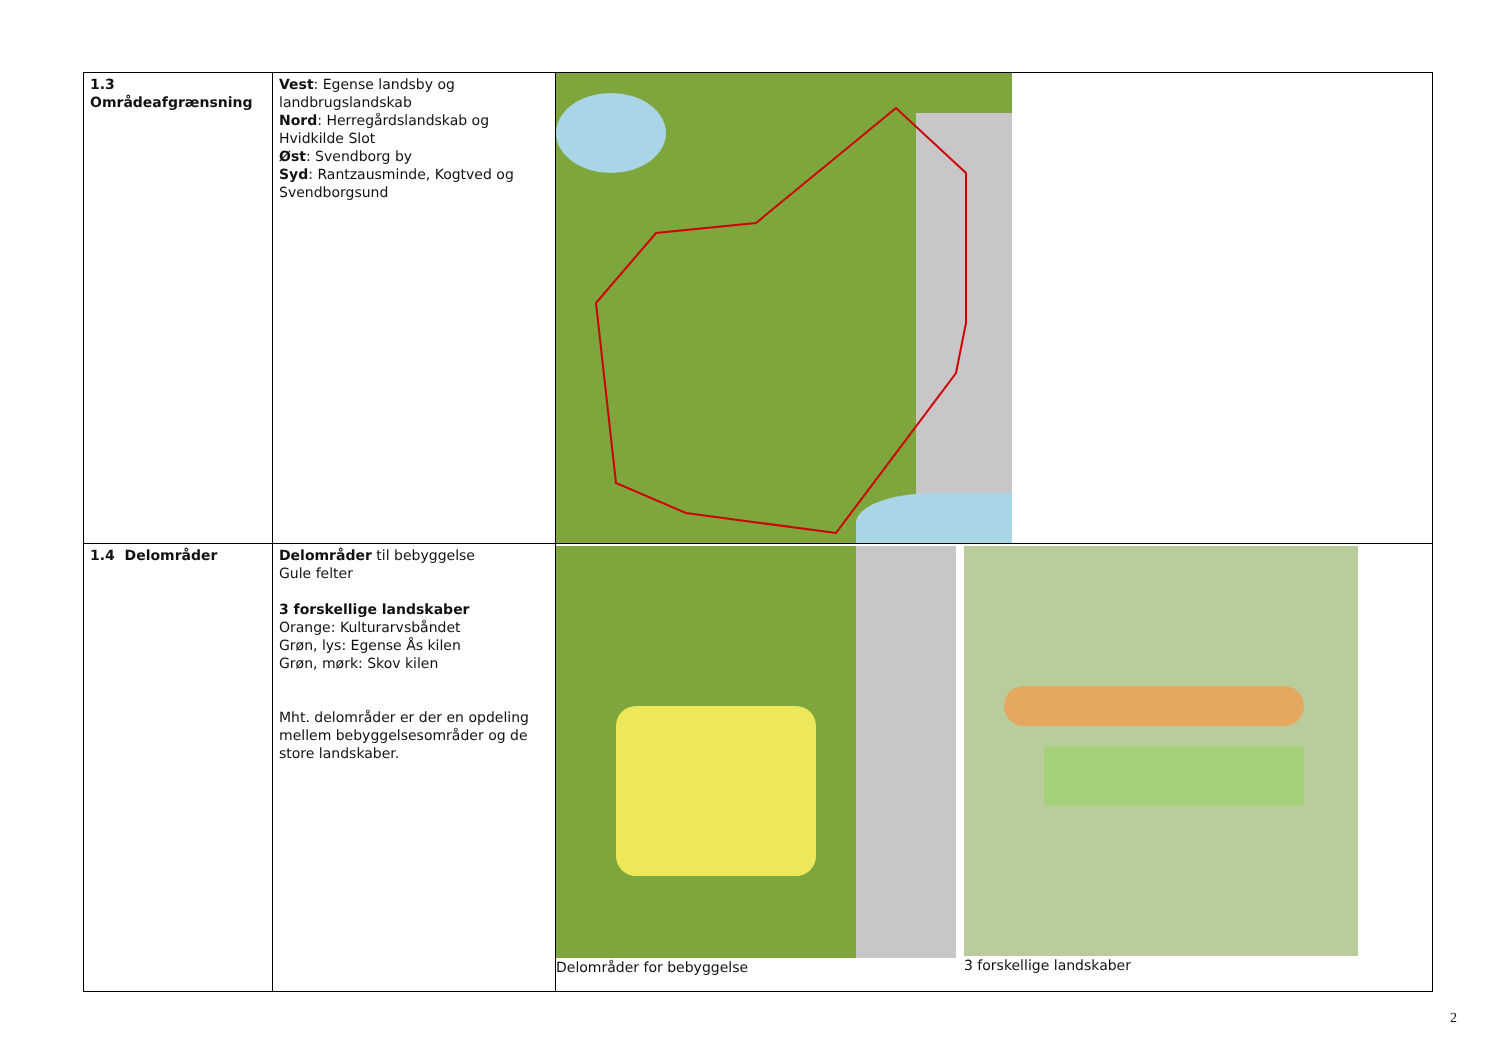| 1.3 Områdeafgrænsning | Vest : Egense landsby og landbrugslandskab Nord : Herregårdslandskab og Hvidkilde Slot Øst : Svendborg by Syd : Rantzausminde, Kogtved og Svendborgsund | |
| 1.4 Delområder | Delområder til bebyggelse Gule felter 3 forskellige landskaber Orange: Kulturarvsbåndet Grøn, lys: Egense Ås kilen Grøn, mørk: Skov kilen Mht. delområder er der en opdeling mellem bebyggelsesområder og de store landskaber. | Delområder for bebyggelse 3 forskellige landskaber |
2